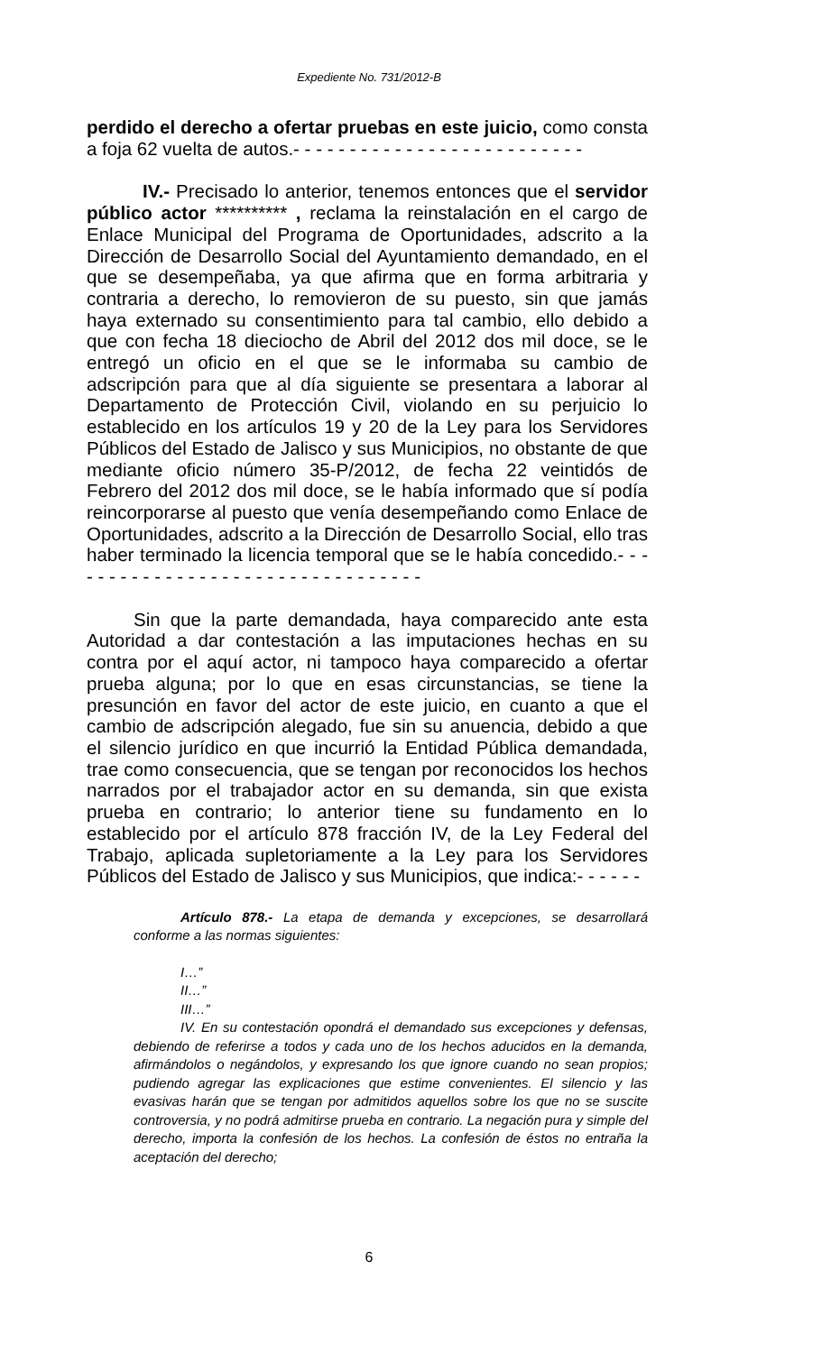Expediente No. 731/2012-B
perdido el derecho a ofertar pruebas en este juicio, como consta a foja 62 vuelta de autos.- - - - - - - - - - - - - - - - - - - - - - - - - -
IV.- Precisado lo anterior, tenemos entonces que el servidor público actor ********** , reclama la reinstalación en el cargo de Enlace Municipal del Programa de Oportunidades, adscrito a la Dirección de Desarrollo Social del Ayuntamiento demandado, en el que se desempeñaba, ya que afirma que en forma arbitraria y contraria a derecho, lo removieron de su puesto, sin que jamás haya externado su consentimiento para tal cambio, ello debido a que con fecha 18 dieciocho de Abril del 2012 dos mil doce, se le entregó un oficio en el que se le informaba su cambio de adscripción para que al día siguiente se presentara a laborar al Departamento de Protección Civil, violando en su perjuicio lo establecido en los artículos 19 y 20 de la Ley para los Servidores Públicos del Estado de Jalisco y sus Municipios, no obstante de que mediante oficio número 35-P/2012, de fecha 22 veintidós de Febrero del 2012 dos mil doce, se le había informado que sí podía reincorporarse al puesto que venía desempeñando como Enlace de Oportunidades, adscrito a la Dirección de Desarrollo Social, ello tras haber terminado la licencia temporal que se le había concedido.- - - - - - - - - - - - - - - - - - - - - - - - - - - - - - - - -
Sin que la parte demandada, haya comparecido ante esta Autoridad a dar contestación a las imputaciones hechas en su contra por el aquí actor, ni tampoco haya comparecido a ofertar prueba alguna; por lo que en esas circunstancias, se tiene la presunción en favor del actor de este juicio, en cuanto a que el cambio de adscripción alegado, fue sin su anuencia, debido a que el silencio jurídico en que incurrió la Entidad Pública demandada, trae como consecuencia, que se tengan por reconocidos los hechos narrados por el trabajador actor en su demanda, sin que exista prueba en contrario; lo anterior tiene su fundamento en lo establecido por el artículo 878 fracción IV, de la Ley Federal del Trabajo, aplicada supletoriamente a la Ley para los Servidores Públicos del Estado de Jalisco y sus Municipios, que indica:- - - - - -
Artículo 878.- La etapa de demanda y excepciones, se desarrollará conforme a las normas siguientes:
I…”
II…”
III…”
IV. En su contestación opondrá el demandado sus excepciones y defensas, debiendo de referirse a todos y cada uno de los hechos aducidos en la demanda, afirmándolos o negándolos, y expresando los que ignore cuando no sean propios; pudiendo agregar las explicaciones que estime convenientes. El silencio y las evasivas harán que se tengan por admitidos aquellos sobre los que no se suscite controversia, y no podrá admitirse prueba en contrario. La negación pura y simple del derecho, importa la confesión de los hechos. La confesión de éstos no entraña la aceptación del derecho;
6